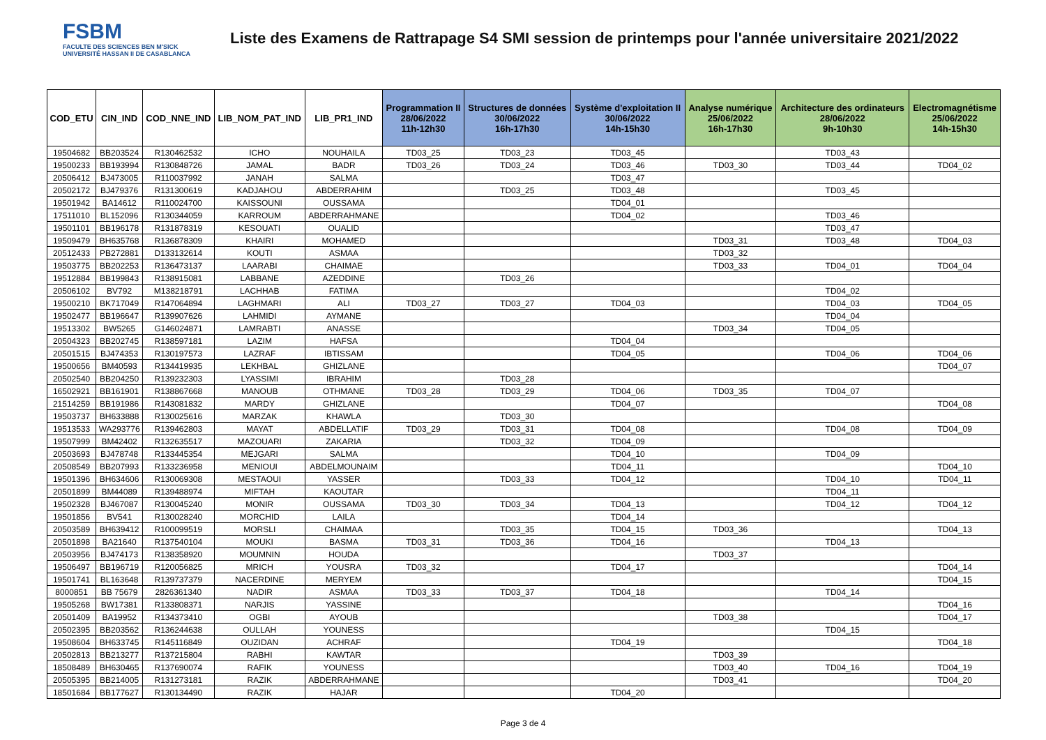FSBM
FACULTE DES SCIENCES BEN M'SICK
UNIVERSITÉ HASSAN II DE CASABLANCA
Liste des Examens de Rattrapage S4 SMI session de printemps pour l'année universitaire 2021/2022
| COD_ETU | CIN_IND | COD_NNE_IND | LIB_NOM_PAT_IND | LIB_PR1_IND | Programmation II 28/06/2022 11h-12h30 | Structures de données 30/06/2022 16h-17h30 | Système d'exploitation II 30/06/2022 14h-15h30 | Analyse numérique 25/06/2022 16h-17h30 | Architecture des ordinateurs 28/06/2022 9h-10h30 | Electromagnétisme 25/06/2022 14h-15h30 |
| --- | --- | --- | --- | --- | --- | --- | --- | --- | --- | --- |
| 19504682 | BB203524 | R130462532 | ICHO | NOUHAILA | TD03_25 | TD03_23 | TD03_45 | | TD03_43 | |
| 19500233 | BB193994 | R130848726 | JAMAL | BADR | TD03_26 | TD03_24 | TD03_46 | TD03_30 | TD03_44 | TD04_02 |
| 20506412 | BJ473005 | R110037992 | JANAH | SALMA | | | TD03_47 | | | |
| 20502172 | BJ479376 | R131300619 | KADJAHOU | ABDERRAHIM | | TD03_25 | TD03_48 | | TD03_45 | |
| 19501942 | BA14612 | R110024700 | KAISSOUNI | OUSSAMA | | | TD04_01 | | | |
| 17511010 | BL152096 | R130344059 | KARROUM | ABDERRAHMANE | | | TD04_02 | | TD03_46 | |
| 19501101 | BB196178 | R131878319 | KESOUATI | OUALID | | | | | TD03_47 | |
| 19509479 | BH635768 | R136878309 | KHAIRI | MOHAMED | | | | TD03_31 | TD03_48 | TD04_03 |
| 20512433 | PB272881 | D133132614 | KOUTI | ASMAA | | | | TD03_32 | | |
| 19503775 | BB202253 | R136473137 | LAARABI | CHAIMAE | | | | TD03_33 | TD04_01 | TD04_04 |
| 19512884 | BB199843 | R138915081 | LABBANE | AZEDDINE | | TD03_26 | | | | |
| 20506102 | BV792 | M138218791 | LACHHAB | FATIMA | | | | | TD04_02 | |
| 19500210 | BK717049 | R147064894 | LAGHMARI | ALI | TD03_27 | TD03_27 | TD04_03 | | TD04_03 | TD04_05 |
| 19502477 | BB196647 | R139907626 | LAHMIDI | AYMANE | | | | | TD04_04 | |
| 19513302 | BW5265 | G146024871 | LAMRABTI | ANASSE | | | | TD03_34 | TD04_05 | |
| 20504323 | BB202745 | R138597181 | LAZIM | HAFSA | | | TD04_04 | | | |
| 20501515 | BJ474353 | R130197573 | LAZRAF | IBTISSAM | | | TD04_05 | | TD04_06 | TD04_06 |
| 19500656 | BM40593 | R134419935 | LEKHBAL | GHIZLANE | | | | | | TD04_07 |
| 20502540 | BB204250 | R139232303 | LYASSIMI | IBRAHIM | | TD03_28 | | | | |
| 16502921 | BB161901 | R138867668 | MANOUB | OTHMANE | TD03_28 | TD03_29 | TD04_06 | TD03_35 | TD04_07 | |
| 21514259 | BB191986 | R143081832 | MARDY | GHIZLANE | | | TD04_07 | | | TD04_08 |
| 19503737 | BH633888 | R130025616 | MARZAK | KHAWLA | | TD03_30 | | | | |
| 19513533 | WA293776 | R139462803 | MAYAT | ABDELLATIF | TD03_29 | TD03_31 | TD04_08 | | TD04_08 | TD04_09 |
| 19507999 | BM42402 | R132635517 | MAZOUARI | ZAKARIA | | TD03_32 | TD04_09 | | | |
| 20503693 | BJ478748 | R133445354 | MEJGARI | SALMA | | | TD04_10 | | TD04_09 | |
| 20508549 | BB207993 | R133236958 | MENIOUI | ABDELMOUNAIM | | | TD04_11 | | | TD04_10 |
| 19501396 | BH634606 | R130069308 | MESTAOUI | YASSER | | TD03_33 | TD04_12 | | TD04_10 | TD04_11 |
| 20501899 | BM44089 | R139488974 | MIFTAH | KAOUTAR | | | | | TD04_11 | |
| 19502328 | BJ467087 | R130045240 | MONIR | OUSSAMA | TD03_30 | TD03_34 | TD04_13 | | TD04_12 | TD04_12 |
| 19501856 | BV541 | R130028240 | MORCHID | LAILA | | | TD04_14 | | | |
| 20503589 | BH639412 | R100099519 | MORSLI | CHAIMAA | | TD03_35 | TD04_15 | TD03_36 | | TD04_13 |
| 20501898 | BA21640 | R137540104 | MOUKI | BASMA | TD03_31 | TD03_36 | TD04_16 | | TD04_13 | |
| 20503956 | BJ474173 | R138358920 | MOUMNIN | HOUDA | | | | TD03_37 | | |
| 19506497 | BB196719 | R120056825 | MRICH | YOUSRA | TD03_32 | | TD04_17 | | | TD04_14 |
| 19501741 | BL163648 | R139737379 | NACERDINE | MERYEM | | | | | | TD04_15 |
| 8000851 | BB 75679 | 2826361340 | NADIR | ASMAA | TD03_33 | TD03_37 | TD04_18 | | TD04_14 | |
| 19505268 | BW17381 | R133808371 | NARJIS | YASSINE | | | | | | TD04_16 |
| 20501409 | BA19952 | R134373410 | OGBI | AYOUB | | | | TD03_38 | | TD04_17 |
| 20502395 | BB203562 | R136244638 | OULLAH | YOUNESS | | | | | TD04_15 | |
| 19508604 | BH633745 | R145116849 | OUZIDAN | ACHRAF | | | TD04_19 | | | TD04_18 |
| 20502813 | BB213277 | R137215804 | RABHI | KAWTAR | | | | TD03_39 | | |
| 18508489 | BH630465 | R137690074 | RAFIK | YOUNESS | | | | TD03_40 | TD04_16 | TD04_19 |
| 20505395 | BB214005 | R131273181 | RAZIK | ABDERRAHMANE | | | | TD03_41 | | TD04_20 |
| 18501684 | BB177627 | R130134490 | RAZIK | HAJAR | | | TD04_20 | | | |
Page 3 de 4